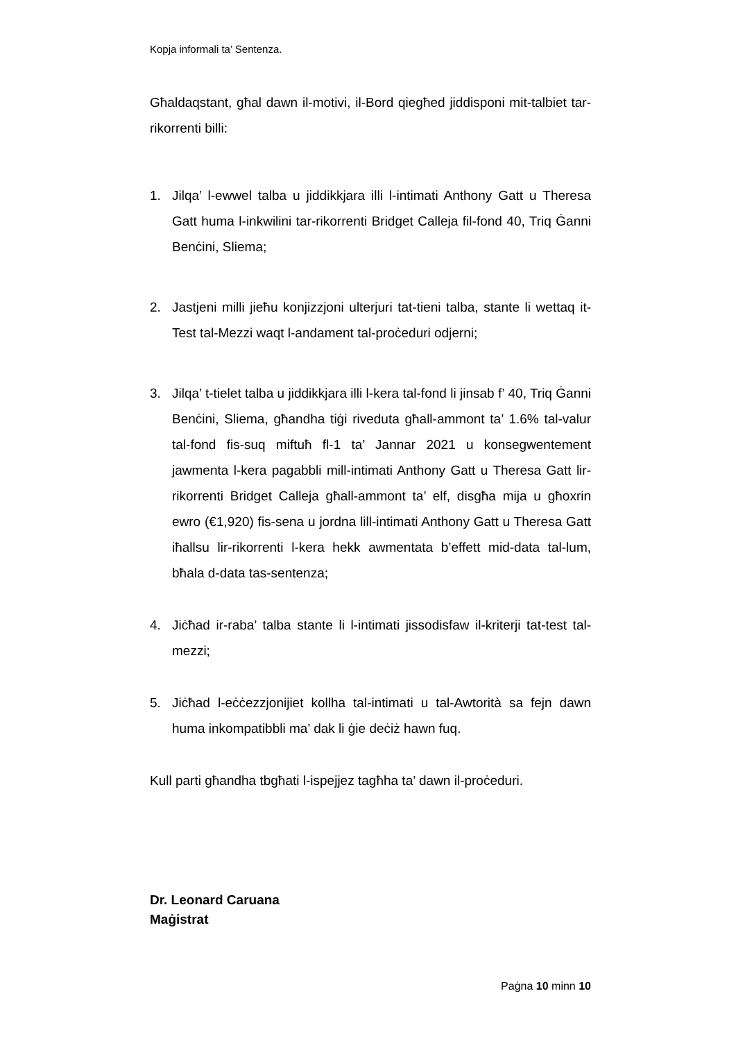Kopja informali ta’ Sentenza.
Għaldaqstant, għal dawn il-motivi, il-Bord qiegħed jiddisponi mit-talbiet tar-rikorrenti billi:
1. Jilqa’ l-ewwel talba u jiddikkjara illi l-intimati Anthony Gatt u Theresa Gatt huma l-inkwilini tar-rikorrenti Bridget Calleja fil-fond 40, Triq Ġanni Benċini, Sliema;
2. Jastjeni milli jieħu konjizzjoni ulterjuri tat-tieni talba, stante li wettaq it-Test tal-Mezzi waqt l-andament tal-proċeduri odjerni;
3. Jilqa’ t-tielet talba u jiddikkjara illi l-kera tal-fond li jinsab f’ 40, Triq Ġanni Benċini, Sliema, għandha tiġi riveduta għall-ammont ta’ 1.6% tal-valur tal-fond fis-suq miftuħ fl-1 ta’ Jannar 2021 u konsegwentement jawmenta l-kera pagabbli mill-intimati Anthony Gatt u Theresa Gatt lir-rikorrenti Bridget Calleja għall-ammont ta’ elf, disgħa mija u għoxrin ewro (€1,920) fis-sena u jordna lill-intimati Anthony Gatt u Theresa Gatt iħallsu lir-rikorrenti l-kera hekk awmentata b’effett mid-data tal-lum, bħala d-data tas-sentenza;
4. Jiċħad ir-raba’ talba stante li l-intimati jissodisfaw il-kriterji tat-test tal-mezzi;
5. Jiċħad l-eċċezzjonijiet kollha tal-intimati u tal-Awtorità sa fejn dawn huma inkompatibbli ma’ dak li ġie deċiż hawn fuq.
Kull parti għandha tbgħati l-ispejjez tagħha ta’ dawn il-proċeduri.
Dr. Leonard Caruana
Maġistrat
Paġna 10 minn 10